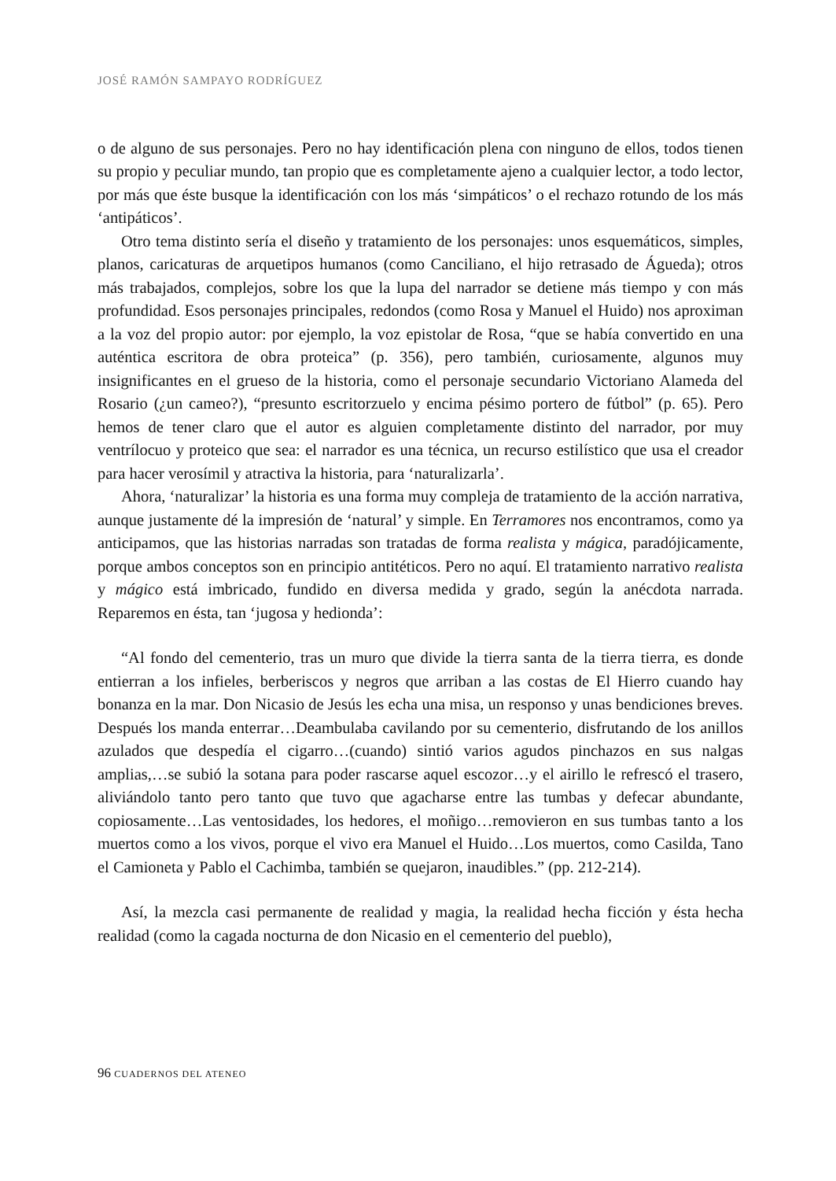JOSÉ RAMÓN SAMPAYO RODRÍGUEZ
o de alguno de sus personajes. Pero no hay identificación plena con ninguno de ellos, todos tienen su propio y peculiar mundo, tan propio que es completamente ajeno a cualquier lector, a todo lector, por más que éste busque la identificación con los más ‘simpáticos’ o el rechazo rotundo de los más ‘antipáticos’.
Otro tema distinto sería el diseño y tratamiento de los personajes: unos esquemáticos, simples, planos, caricaturas de arquetipos humanos (como Canciliano, el hijo retrasado de Águeda); otros más trabajados, complejos, sobre los que la lupa del narrador se detiene más tiempo y con más profundidad. Esos personajes principales, redondos (como Rosa y Manuel el Huido) nos aproximan a la voz del propio autor: por ejemplo, la voz epistolar de Rosa, “que se había convertido en una auténtica escritora de obra proteica” (p. 356), pero también, curiosamente, algunos muy insignificantes en el grueso de la historia, como el personaje secundario Victoriano Alameda del Rosario (¿un cameo?), “presunto escritorzuelo y encima pésimo portero de fútbol” (p. 65). Pero hemos de tener claro que el autor es alguien completamente distinto del narrador, por muy ventrílocuo y proteico que sea: el narrador es una técnica, un recurso estilístico que usa el creador para hacer verosímil y atractiva la historia, para ‘naturalizarla’.
Ahora, ‘naturalizar’ la historia es una forma muy compleja de tratamiento de la acción narrativa, aunque justamente dé la impresión de ‘natural’ y simple. En Terramores nos encontramos, como ya anticipamos, que las historias narradas son tratadas de forma realista y mágica, paradójicamente, porque ambos conceptos son en principio antitéticos. Pero no aquí. El tratamiento narrativo realista y mágico está imbricado, fundido en diversa medida y grado, según la anécdota narrada. Reparemos en ésta, tan ‘jugosa y hedionda’:
“Al fondo del cementerio, tras un muro que divide la tierra santa de la tierra tierra, es donde entierran a los infieles, berberiscos y negros que arriban a las costas de El Hierro cuando hay bonanza en la mar. Don Nicasio de Jesús les echa una misa, un responso y unas bendiciones breves. Después los manda enterrar…Deambulaba cavilando por su cementerio, disfrutando de los anillos azulados que despedía el cigarro…(cuando) sintió varios agudos pinchazos en sus nalgas amplias,…se subió la sotana para poder rascarse aquel escozor…y el airillo le refrescó el trasero, aliviándolo tanto pero tanto que tuvo que agacharse entre las tumbas y defecar abundante, copiosamente…Las ventosidades, los hedores, el moñigo…removieron en sus tumbas tanto a los muertos como a los vivos, porque el vivo era Manuel el Huido…Los muertos, como Casilda, Tano el Camioneta y Pablo el Cachimba, también se quejaron, inaudibles.” (pp. 212-214).
Así, la mezcla casi permanente de realidad y magia, la realidad hecha ficción y ésta hecha realidad (como la cagada nocturna de don Nicasio en el cementerio del pueblo),
96 CUADERNOS DEL ATENEO